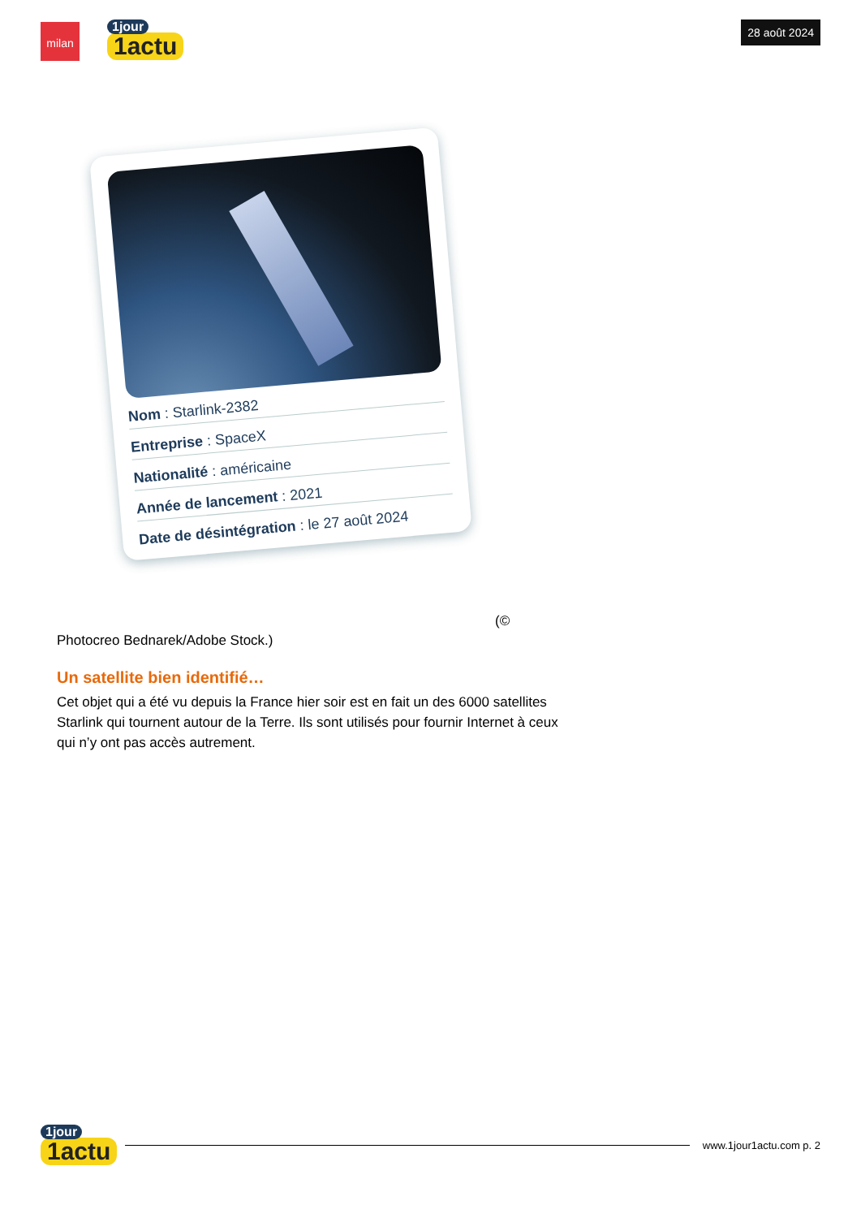milan
1jour
1actu
28 août 2024
Nom : Starlink-2382
Entreprise : SpaceX
Nationalité : américaine
Année de lancement : 2021
Date de désintégration : le 27 août 2024
(©
Photocreo Bednarek/Adobe Stock.)
Un satellite bien identifié…
Cet objet qui a été vu depuis la France hier soir est en fait un des 6000 satellites Starlink qui tournent autour de la Terre. Ils sont utilisés pour fournir Internet à ceux qui n’y ont pas accès autrement.
1jour
1actu
www.1jour1actu.com p. 2